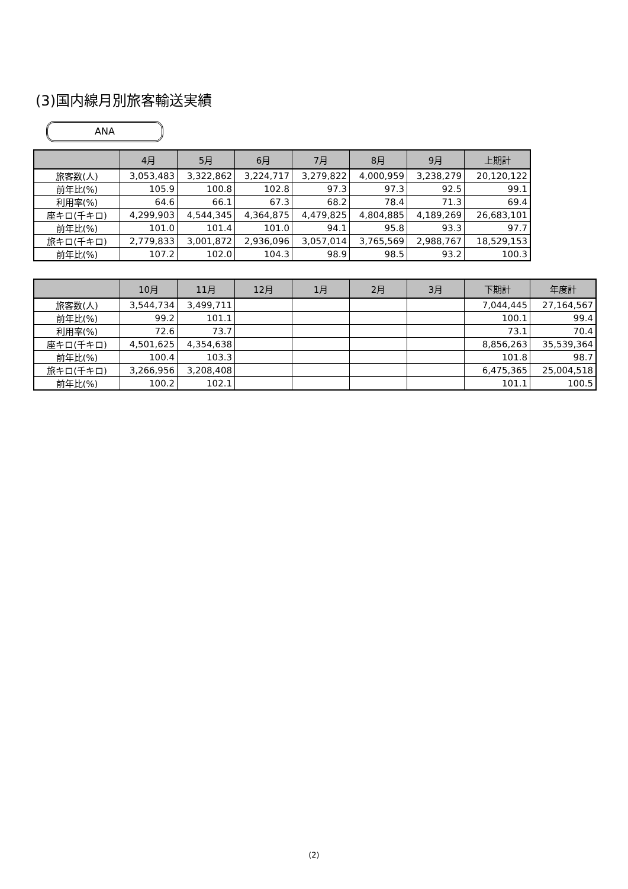(3)国内線月別旅客輸送実績
ANA
| | 4月 | 5月 | 6月 | 7月 | 8月 | 9月 | 上期計 |
| --- | --- | --- | --- | --- | --- | --- | --- |
| 旅客数(人) | 3,053,483 | 3,322,862 | 3,224,717 | 3,279,822 | 4,000,959 | 3,238,279 | 20,120,122 |
| 前年比(%) | 105.9 | 100.8 | 102.8 | 97.3 | 97.3 | 92.5 | 99.1 |
| 利用率(%) | 64.6 | 66.1 | 67.3 | 68.2 | 78.4 | 71.3 | 69.4 |
| 座キロ(千キロ) | 4,299,903 | 4,544,345 | 4,364,875 | 4,479,825 | 4,804,885 | 4,189,269 | 26,683,101 |
| 前年比(%) | 101.0 | 101.4 | 101.0 | 94.1 | 95.8 | 93.3 | 97.7 |
| 旅キロ(千キロ) | 2,779,833 | 3,001,872 | 2,936,096 | 3,057,014 | 3,765,569 | 2,988,767 | 18,529,153 |
| 前年比(%) | 107.2 | 102.0 | 104.3 | 98.9 | 98.5 | 93.2 | 100.3 |
| | 10月 | 11月 | 12月 | 1月 | 2月 | 3月 | 下期計 | 年度計 |
| --- | --- | --- | --- | --- | --- | --- | --- | --- |
| 旅客数(人) | 3,544,734 | 3,499,711 | | | | | 7,044,445 | 27,164,567 |
| 前年比(%) | 99.2 | 101.1 | | | | | 100.1 | 99.4 |
| 利用率(%) | 72.6 | 73.7 | | | | | 73.1 | 70.4 |
| 座キロ(千キロ) | 4,501,625 | 4,354,638 | | | | | 8,856,263 | 35,539,364 |
| 前年比(%) | 100.4 | 103.3 | | | | | 101.8 | 98.7 |
| 旅キロ(千キロ) | 3,266,956 | 3,208,408 | | | | | 6,475,365 | 25,004,518 |
| 前年比(%) | 100.2 | 102.1 | | | | | 101.1 | 100.5 |
(2)